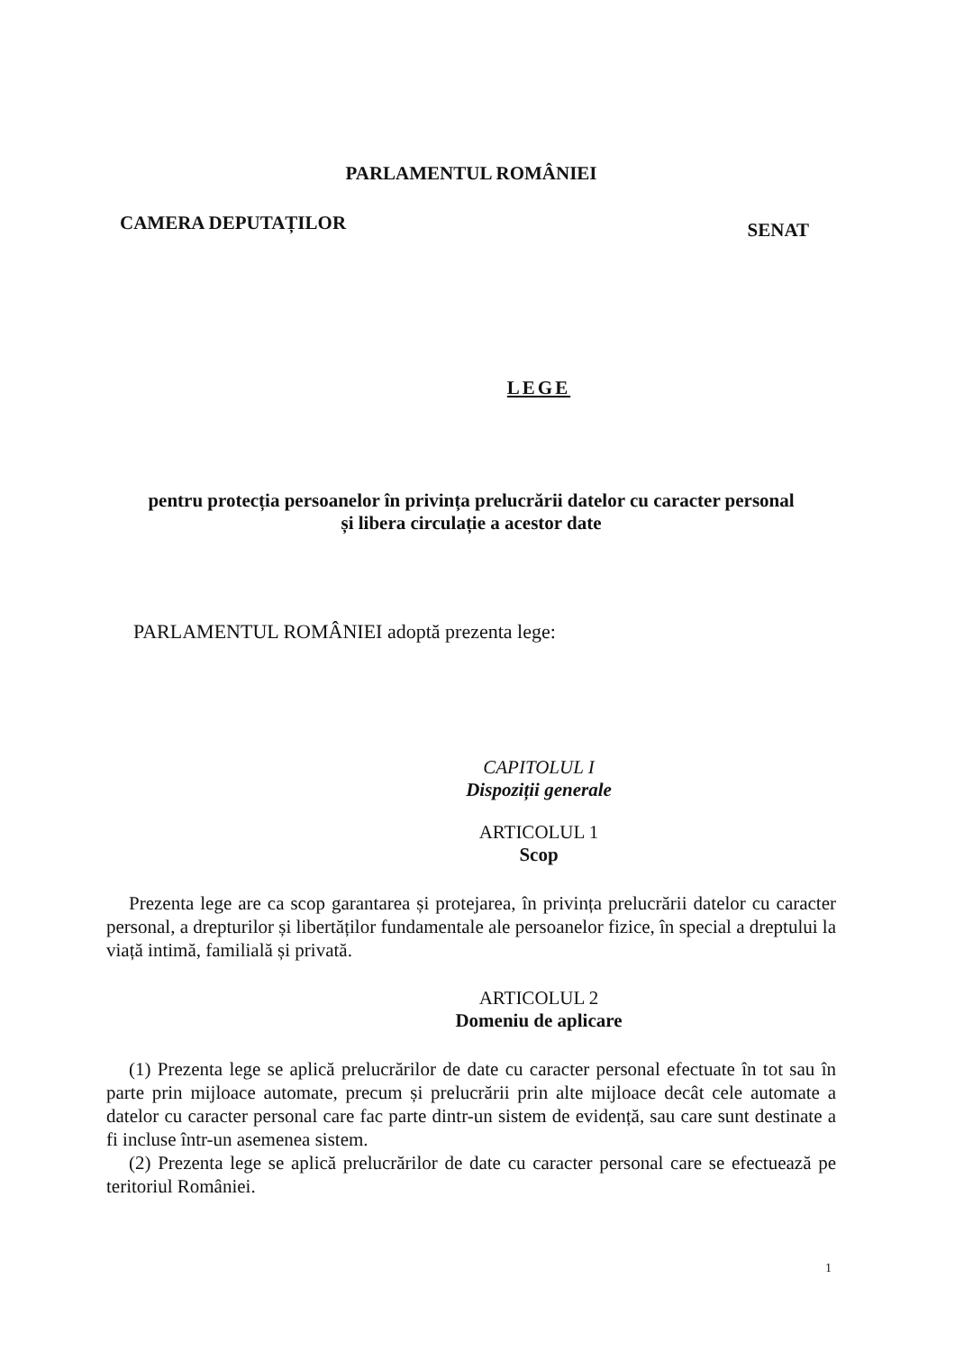PARLAMENTUL ROMÂNIEI
CAMERA DEPUTAȚILOR SENAT
LEGE
pentru protecția persoanelor în privința prelucrării datelor cu caracter personal
și libera circulație a acestor date
PARLAMENTUL ROMÂNIEI adoptă prezenta lege:
CAPITOLUL I
Dispoziții generale
ARTICOLUL 1
Scop
Prezenta lege are ca scop garantarea și protejarea, în privința prelucrării datelor cu caracter personal, a drepturilor și libertăților fundamentale ale persoanelor fizice, în special a dreptului la viață intimă, familială și privată.
ARTICOLUL 2
Domeniu de aplicare
(1) Prezenta lege se aplică prelucrărilor de date cu caracter personal efectuate în tot sau în parte prin mijloace automate, precum și prelucrării prin alte mijloace decât cele automate a datelor cu caracter personal care fac parte dintr-un sistem de evidență, sau care sunt destinate a fi incluse într-un asemenea sistem.
(2) Prezenta lege se aplică prelucrărilor de date cu caracter personal care se efectuează pe teritoriul României.
1